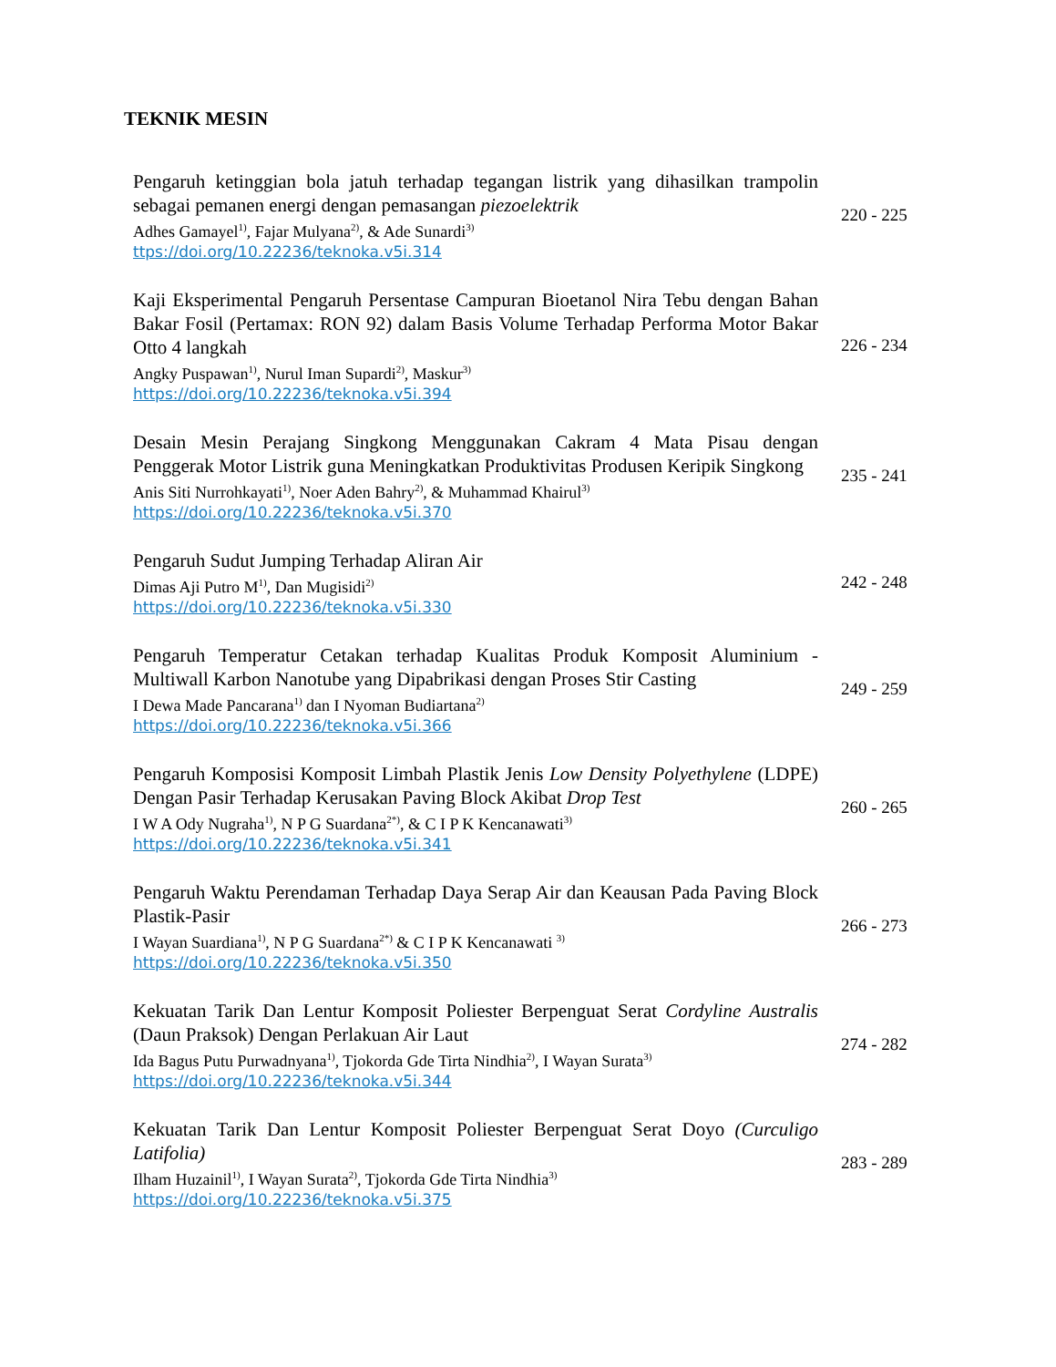TEKNIK MESIN
Pengaruh ketinggian bola jatuh terhadap tegangan listrik yang dihasilkan trampolin sebagai pemanen energi dengan pemasangan piezoelektrik
Adhes Gamayel<sup>1)</sup>, Fajar Mulyana<sup>2)</sup>, & Ade Sunardi<sup>3)</sup>
ttps://doi.org/10.22236/teknoka.v5i.314
220 - 225
Kaji Eksperimental Pengaruh Persentase Campuran Bioetanol Nira Tebu dengan Bahan Bakar Fosil (Pertamax: RON 92) dalam Basis Volume Terhadap Performa Motor Bakar Otto 4 langkah
Angky Puspawan<sup>1)</sup>, Nurul Iman Supardi<sup>2)</sup>, Maskur<sup>3)</sup>
https://doi.org/10.22236/teknoka.v5i.394
226 - 234
Desain Mesin Perajang Singkong Menggunakan Cakram 4 Mata Pisau dengan Penggerak Motor Listrik guna Meningkatkan Produktivitas Produsen Keripik Singkong
Anis Siti Nurrohkayati<sup>1)</sup>, Noer Aden Bahry<sup>2)</sup>, & Muhammad Khairul<sup>3)</sup>
https://doi.org/10.22236/teknoka.v5i.370
235 - 241
Pengaruh Sudut Jumping Terhadap Aliran Air
Dimas Aji Putro M<sup>1)</sup>, Dan Mugisidi<sup>2)</sup>
https://doi.org/10.22236/teknoka.v5i.330
242 - 248
Pengaruh Temperatur Cetakan terhadap Kualitas Produk Komposit Aluminium - Multiwall Karbon Nanotube yang Dipabrikasi dengan Proses Stir Casting
I Dewa Made Pancarana<sup>1)</sup> dan I Nyoman Budiartana<sup>2)</sup>
https://doi.org/10.22236/teknoka.v5i.366
249 - 259
Pengaruh Komposisi Komposit Limbah Plastik Jenis Low Density Polyethylene (LDPE) Dengan Pasir Terhadap Kerusakan Paving Block Akibat Drop Test
I W A Ody Nugraha<sup>1)</sup>, N P G Suardana<sup>2*)</sup>, & C I P K Kencanawati<sup>3)</sup>
https://doi.org/10.22236/teknoka.v5i.341
260 - 265
Pengaruh Waktu Perendaman Terhadap Daya Serap Air dan Keausan Pada Paving Block Plastik-Pasir
I Wayan Suardiana<sup>1)</sup>, N P G Suardana<sup>2*)</sup> & C I P K Kencanawati <sup>3)</sup>
https://doi.org/10.22236/teknoka.v5i.350
266 - 273
Kekuatan Tarik Dan Lentur Komposit Poliester Berpenguat Serat Cordyline Australis (Daun Praksok) Dengan Perlakuan Air Laut
Ida Bagus Putu Purwadnyana<sup>1)</sup>, Tjokorda Gde Tirta Nindhia<sup>2)</sup>, I Wayan Surata<sup>3)</sup>
https://doi.org/10.22236/teknoka.v5i.344
274 - 282
Kekuatan Tarik Dan Lentur Komposit Poliester Berpenguat Serat Doyo (Curculigo Latifolia)
Ilham Huzainil<sup>1)</sup>, I Wayan Surata<sup>2)</sup>, Tjokorda Gde Tirta Nindhia<sup>3)</sup>
https://doi.org/10.22236/teknoka.v5i.375
283 - 289